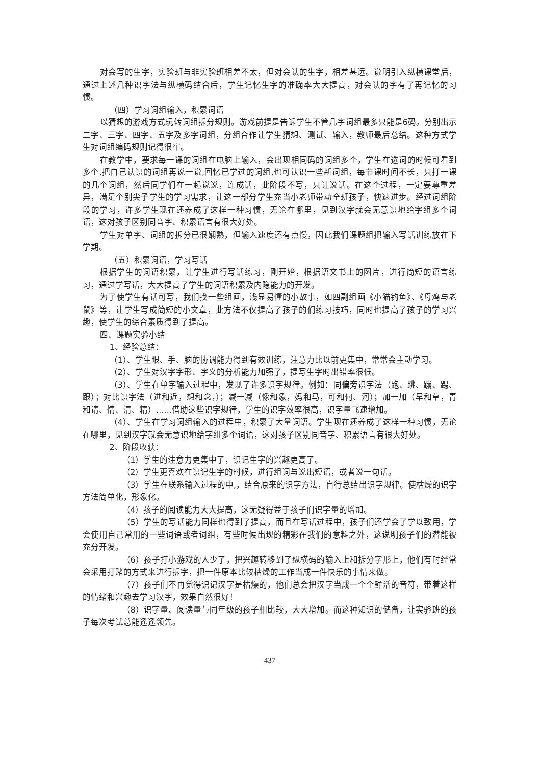对会写的生字，实验班与非实验班相差不太，但对会认的生字，相差甚远。说明引入纵横课堂后，通过上述几种识字法与纵横码结合后，学生记忆生字的准确率大大提高，对会认的字有了再记忆的习惯。
（四）学习词组输入，积累词语
以猜想的游戏方式玩转词组拆分规则。游戏前提是告诉学生不管几字词组最多只能是6码。分别出示二字、三字、四字、五字及多字词组，分组合作让学生猜想、测试、输入，教师最后总结。这种方式学生对词组编码规则记得很牢。
在教学中，要求每一课的词组在电脑上输入，会出现相同码的词组多个，学生在选词的时候可看到多个,把自己认识的词组再说一说,回忆已学过的词组,也可认识一些新词组，每节课时间不长，只打一课的几个词组，然后同学们在一起说说，连成话，此阶段不写，只让说话。在这个过程，一定要尊重差异，满足个别尖子学生的学习需求，让这一部分学生充当小老师带动全班孩子，快速进步。经过词组阶段的学习，许多学生现在还养成了这样一种习惯，无论在哪里，见到汉字就会无意识地给字组多个词语，这对孩子区别同音字、积累语言有很大好处。
学生对单字、词组的拆分已很娴熟，但输入速度还有点慢，因此我们课题组把输入写话训练放在下学期。
（五）积累词语，学习写话
根据学生的词语积累，让学生进行写话练习，刚开始，根据语文书上的图片，进行简短的语言练习，通过学写话，大大提高了学生的词语积累及内隐能力的开发。
为了使学生有话可写，我们找一些组画，浅显易懂的小故事，如四副组画《小猫钓鱼》、《母鸡与老鼠》等，让学生写成简短的小文章，此方法不仅提高了孩子的们练习技巧，同时也提高了孩子的学习兴趣，使学生的综合素质得到了提高。
四、课题实验小结
1、经验总结：
（1）、学生眼、手、脑的协调能力得到有效训练，注意力比以前更集中，常常会主动学习。
（2）、学生对汉字字形、字义的分析能力加强了，提写生字时出错率很低。
（3）、学生在单字输入过程中，发现了许多识字规律。例如：同偏旁识字法（跑、跳、蹦、踢、跟）；对比识字法（进和近，想和念，）；减一减（像和象，妈和马，可和何、河）；加一加（早和草，青和请、情、清、精）……借助这些识字规律，学生的识字效率很高，识字量飞速增加。
（4）、学生在学习词组输入的过程中，积累了大量词语。学生现在还养成了这样一种习惯，无论在哪里，见到汉字就会无意识地给字组多个词语，这对孩子区别同音字、积累语言有很大好处。
2、阶段收获：
（1）学生的注意力更集中了，识记生字的兴趣更高了。
（2）学生更喜欢在识记生字的时候，进行组词与说出短语，或者说一句话。
（3）学生在联系输入过程的中,，结合原来的识字方法，自行总结出识字规律。使枯燥的识字方法简单化，形象化。
（4）孩子的阅读能力大大提高，这无疑得益于孩子们识字量的增加。
（5）学生的写话能力同样也得到了提高，而且在写话过程中，孩子们还学会了学以致用，学会使用自己常用的一些词语或者词组，有些时候出现的精彩在我们的意料之外，这说明孩子们的潜能被充分开发。
（6）孩子打小游戏的人少了，把兴趣转移到了纵横码的输入上和拆分字形上，他们有时经常会采用打赌的方式来进行拆字，把一件原本比较枯燥的工作当成一件快乐的事情来做。
（7）孩子们不再觉得识记汉字是枯燥的，他们总会把汉字当成一个个鲜活的音符，带着这样的情绪和兴趣去学习汉字，效果自然很好！
（8）识字量、阅读量与同年级的孩子相比较，大大增加。而这种知识的储备，让实验班的孩子每次考试总能遥遥领先。
437